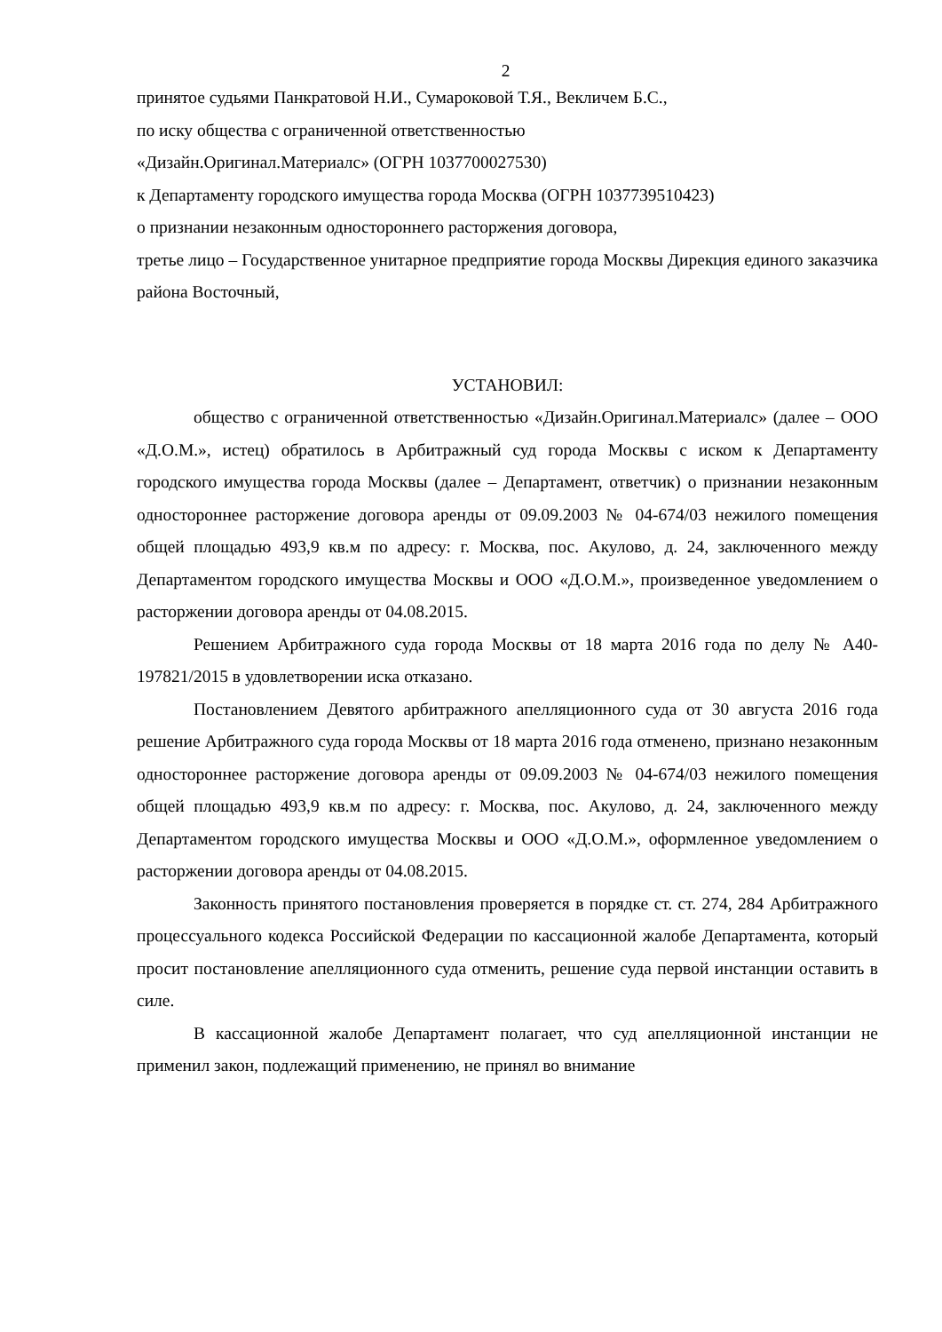2
принятое судьями Панкратовой Н.И., Сумароковой Т.Я., Векличем Б.С.,
по иску общества с ограниченной ответственностью
«Дизайн.Оригинал.Материалс» (ОГРН 1037700027530)
к Департаменту городского имущества города Москва (ОГРН 1037739510423)
о признании незаконным одностороннего расторжения договора,
третье лицо – Государственное унитарное предприятие города Москвы Дирекция единого заказчика района Восточный,
УСТАНОВИЛ:
общество с ограниченной ответственностью «Дизайн.Оригинал.Материалс» (далее – ООО «Д.О.М.», истец) обратилось в Арбитражный суд города Москвы с иском к Департаменту городского имущества города Москвы (далее – Департамент, ответчик) о признании незаконным одностороннее расторжение договора аренды от 09.09.2003 № 04-674/03 нежилого помещения общей площадью 493,9 кв.м по адресу: г. Москва, пос. Акулово, д. 24, заключенного между Департаментом городского имущества Москвы и ООО «Д.О.М.», произведенное уведомлением о расторжении договора аренды от 04.08.2015.
Решением Арбитражного суда города Москвы от 18 марта 2016 года по делу № А40-197821/2015 в удовлетворении иска отказано.
Постановлением Девятого арбитражного апелляционного суда от 30 августа 2016 года решение Арбитражного суда города Москвы от 18 марта 2016 года отменено, признано незаконным одностороннее расторжение договора аренды от 09.09.2003 № 04-674/03 нежилого помещения общей площадью 493,9 кв.м по адресу: г. Москва, пос. Акулово, д. 24, заключенного между Департаментом городского имущества Москвы и ООО «Д.О.М.», оформленное уведомлением о расторжении договора аренды от 04.08.2015.
Законность принятого постановления проверяется в порядке ст. ст. 274, 284 Арбитражного процессуального кодекса Российской Федерации по кассационной жалобе Департамента, который просит постановление апелляционного суда отменить, решение суда первой инстанции оставить в силе.
В кассационной жалобе Департамент полагает, что суд апелляционной инстанции не применил закон, подлежащий применению, не принял во внимание